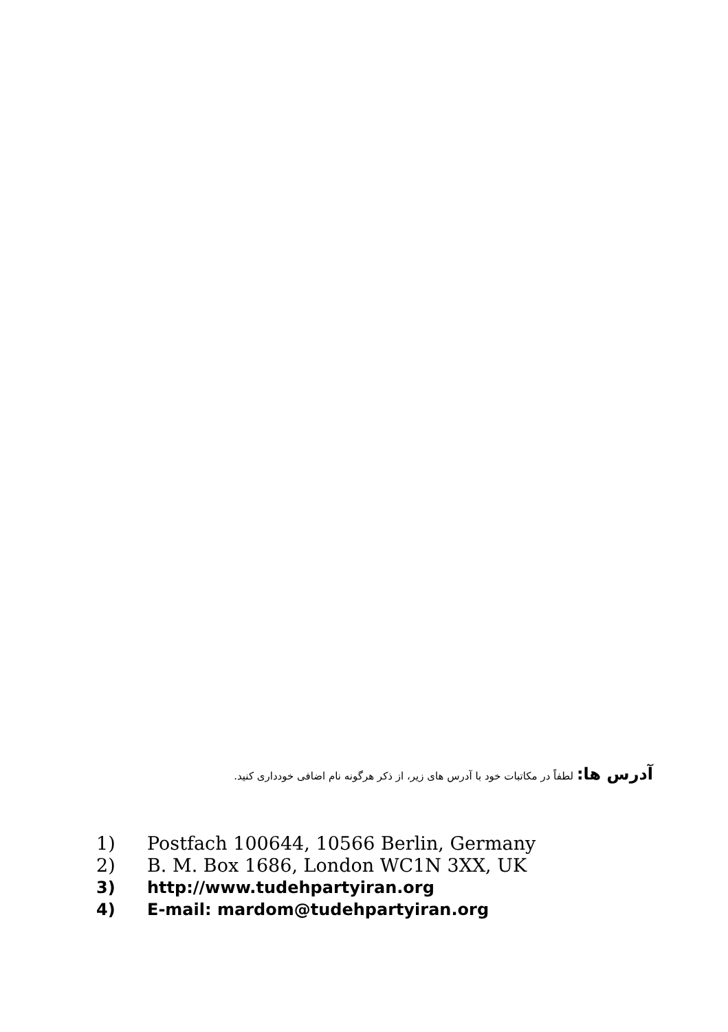آدرس ها: لطفاً در مکاتبات خود با آدرس های زیر، از ذکر هرگونه نام اضافی خودداری کنید.
1) Postfach 100644, 10566 Berlin, Germany
2) B. M. Box 1686, London WC1N 3XX, UK
3) http://www.tudehpartyiran.org
4) E-mail: mardom@tudehpartyiran.org